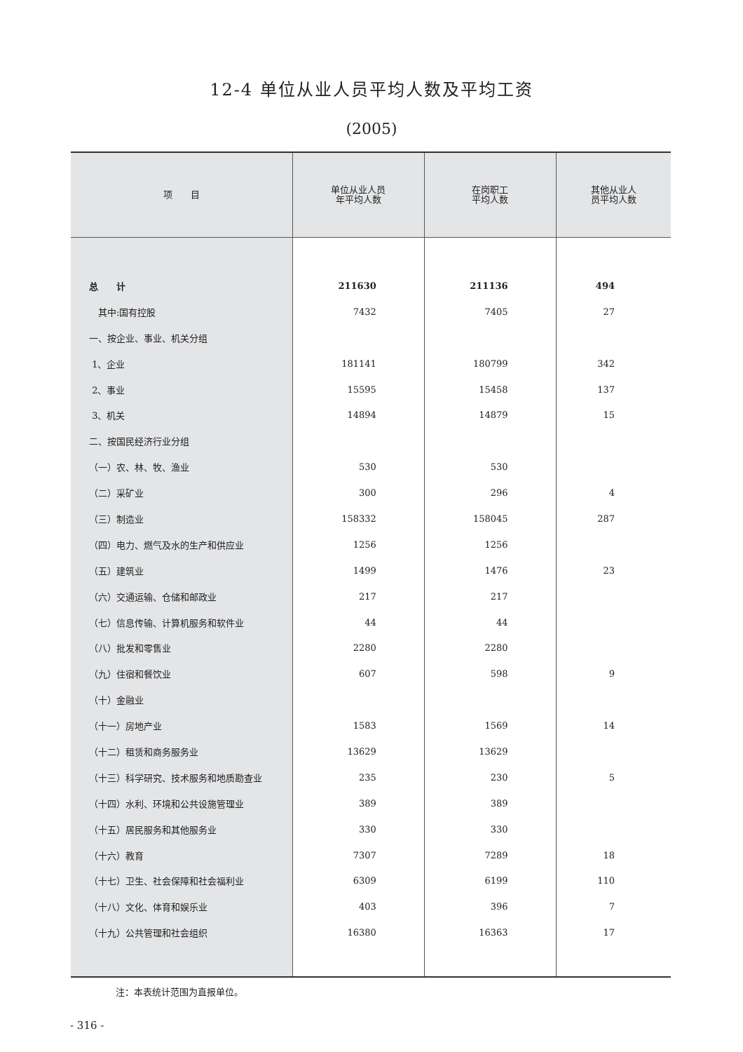12-4 单位从业人员平均人数及平均工资
(2005)
| 项 目 | 单位从业人员 年平均人数 | 在岗职工 平均人数 | 其他从业人 员平均人数 |
| --- | --- | --- | --- |
| 总 计 | 211630 | 211136 | 494 |
| 其中:国有控股 | 7432 | 7405 | 27 |
| 一、按企业、事业、机关分组 | | | |
| 1、企业 | 181141 | 180799 | 342 |
| 2、事业 | 15595 | 15458 | 137 |
| 3、机关 | 14894 | 14879 | 15 |
| 二、按国民经济行业分组 | | | |
| （一）农、林、牧、渔业 | 530 | 530 | |
| （二）采矿业 | 300 | 296 | 4 |
| （三）制造业 | 158332 | 158045 | 287 |
| （四）电力、燃气及水的生产和供应业 | 1256 | 1256 | |
| （五）建筑业 | 1499 | 1476 | 23 |
| （六）交通运输、仓储和邮政业 | 217 | 217 | |
| （七）信息传输、计算机服务和软件业 | 44 | 44 | |
| （八）批发和零售业 | 2280 | 2280 | |
| （九）住宿和餐饮业 | 607 | 598 | 9 |
| （十）金融业 | | | |
| （十一）房地产业 | 1583 | 1569 | 14 |
| （十二）租赁和商务服务业 | 13629 | 13629 | |
| （十三）科学研究、技术服务和地质勘查业 | 235 | 230 | 5 |
| （十四）水利、环境和公共设施管理业 | 389 | 389 | |
| （十五）居民服务和其他服务业 | 330 | 330 | |
| （十六）教育 | 7307 | 7289 | 18 |
| （十七）卫生、社会保障和社会福利业 | 6309 | 6199 | 110 |
| （十八）文化、体育和娱乐业 | 403 | 396 | 7 |
| （十九）公共管理和社会组织 | 16380 | 16363 | 17 |
注：本表统计范围为直报单位。
- 316 -